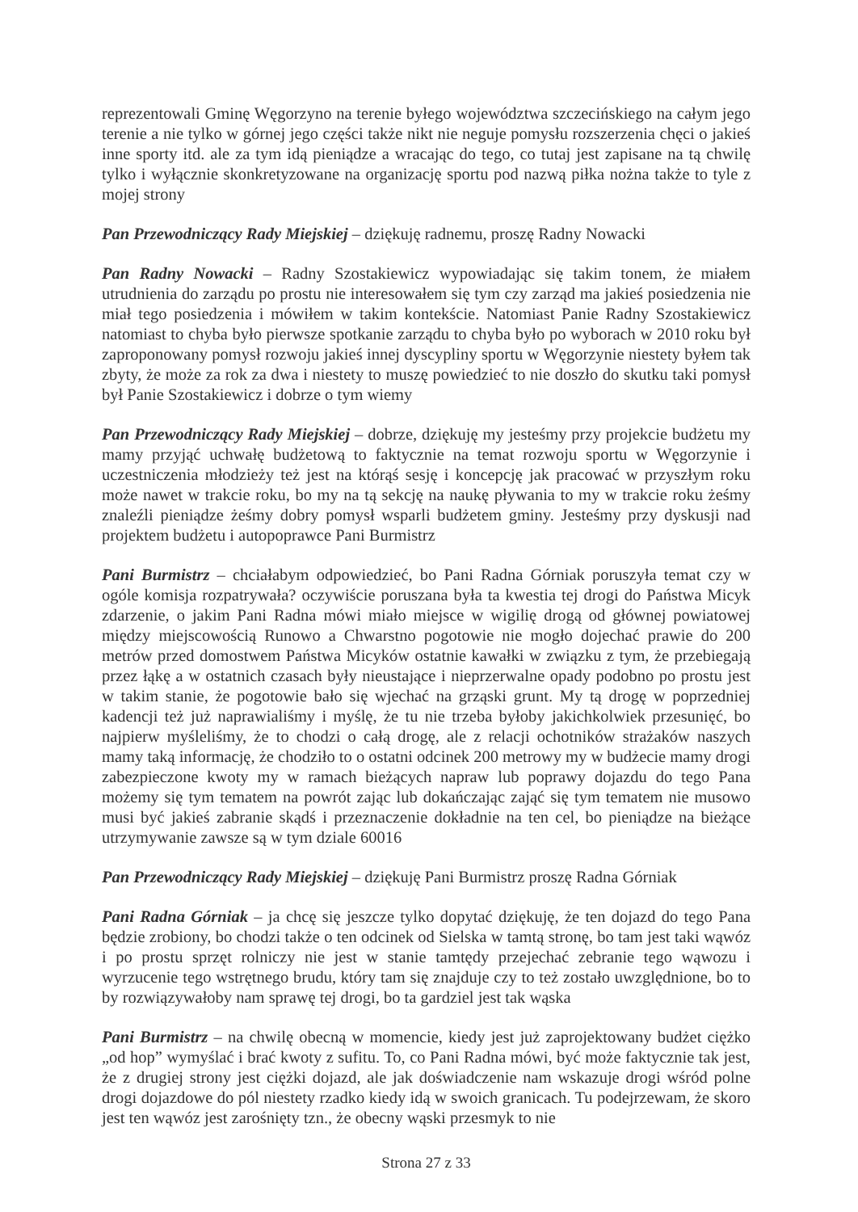reprezentowali Gminę Węgorzyno na terenie byłego województwa szczecińskiego na całym jego terenie a nie tylko w górnej jego części także nikt nie neguje pomysłu rozszerzenia chęci o jakieś inne sporty itd. ale za tym idą pieniądze a wracając do tego, co tutaj jest zapisane na tą chwilę tylko i wyłącznie skonkretyzowane na organizację sportu pod nazwą piłka nożna także to tyle z mojej strony
Pan Przewodniczący Rady Miejskiej – dziękuję radnemu, proszę Radny Nowacki
Pan Radny Nowacki – Radny Szostakiewicz wypowiadając się takim tonem, że miałem utrudnienia do zarządu po prostu nie interesowałem się tym czy zarząd ma jakieś posiedzenia nie miał tego posiedzenia i mówiłem w takim kontekście. Natomiast Panie Radny Szostakiewicz natomiast to chyba było pierwsze spotkanie zarządu to chyba było po wyborach w 2010 roku był zaproponowany pomysł rozwoju jakieś innej dyscypliny sportu w Węgorzynie niestety byłem tak zbyty, że może za rok za dwa i niestety to muszę powiedzieć to nie doszło do skutku taki pomysł był Panie Szostakiewicz i dobrze o tym wiemy
Pan Przewodniczący Rady Miejskiej – dobrze, dziękuję my jesteśmy przy projekcie budżetu my mamy przyjąć uchwałę budżetową to faktycznie na temat rozwoju sportu w Węgorzynie i uczestniczenia młodzieży też jest na którąś sesję i koncepcję jak pracować w przyszłym roku może nawet w trakcie roku, bo my na tą sekcję na naukę pływania to my w trakcie roku żeśmy znaleźli pieniądze żeśmy dobry pomysł wsparli budżetem gminy. Jesteśmy przy dyskusji nad projektem budżetu i autopoprawce Pani Burmistrz
Pani Burmistrz – chciałabym odpowiedzieć, bo Pani Radna Górniak poruszyła temat czy w ogóle komisja rozpatrywała? oczywiście poruszana była ta kwestia tej drogi do Państwa Micyk zdarzenie, o jakim Pani Radna mówi miało miejsce w wigilię drogą od głównej powiatowej między miejscowością Runowo a Chwarstno pogotowie nie mogło dojechać prawie do 200 metrów przed domostwem Państwa Micyków ostatnie kawałki w związku z tym, że przebiegają przez łąkę a w ostatnich czasach były nieustające i nieprzerwalne opady podobno po prostu jest w takim stanie, że pogotowie bało się wjechać na grząski grunt. My tą drogę w poprzedniej kadencji też już naprawialiśmy i myślę, że tu nie trzeba byłoby jakichkolwiek przesunięć, bo najpierw myśleliśmy, że to chodzi o całą drogę, ale z relacji ochotników strażaków naszych mamy taką informację, że chodziło to o ostatni odcinek 200 metrowy my w budżecie mamy drogi zabezpieczone kwoty my w ramach bieżących napraw lub poprawy dojazdu do tego Pana możemy się tym tematem na powrót zając lub dokańczając zająć się tym tematem nie musowo musi być jakieś zabranie skądś i przeznaczenie dokładnie na ten cel, bo pieniądze na bieżące utrzymywanie zawsze są w tym dziale 60016
Pan Przewodniczący Rady Miejskiej – dziękuję Pani Burmistrz proszę Radna Górniak
Pani Radna Górniak – ja chcę się jeszcze tylko dopytać dziękuję, że ten dojazd do tego Pana będzie zrobiony, bo chodzi także o ten odcinek od Sielska w tamtą stronę, bo tam jest taki wąwóz i po prostu sprzęt rolniczy nie jest w stanie tamtędy przejechać zebranie tego wąwozu i wyrzucenie tego wstrętnego brudu, który tam się znajduje czy to też zostało uwzględnione, bo to by rozwiązywałoby nam sprawę tej drogi, bo ta gardziel jest tak wąska
Pani Burmistrz – na chwilę obecną w momencie, kiedy jest już zaprojektowany budżet ciężko „od hop” wymyślać i brać kwoty z sufitu. To, co Pani Radna mówi, być może faktycznie tak jest, że z drugiej strony jest ciężki dojazd, ale jak doświadczenie nam wskazuje drogi wśród polne drogi dojazdowe do pól niestety rzadko kiedy idą w swoich granicach. Tu podejrzewam, że skoro jest ten wąwóz jest zarośnięty tzn., że obecny wąski przesmyk to nie
Strona 27 z 33